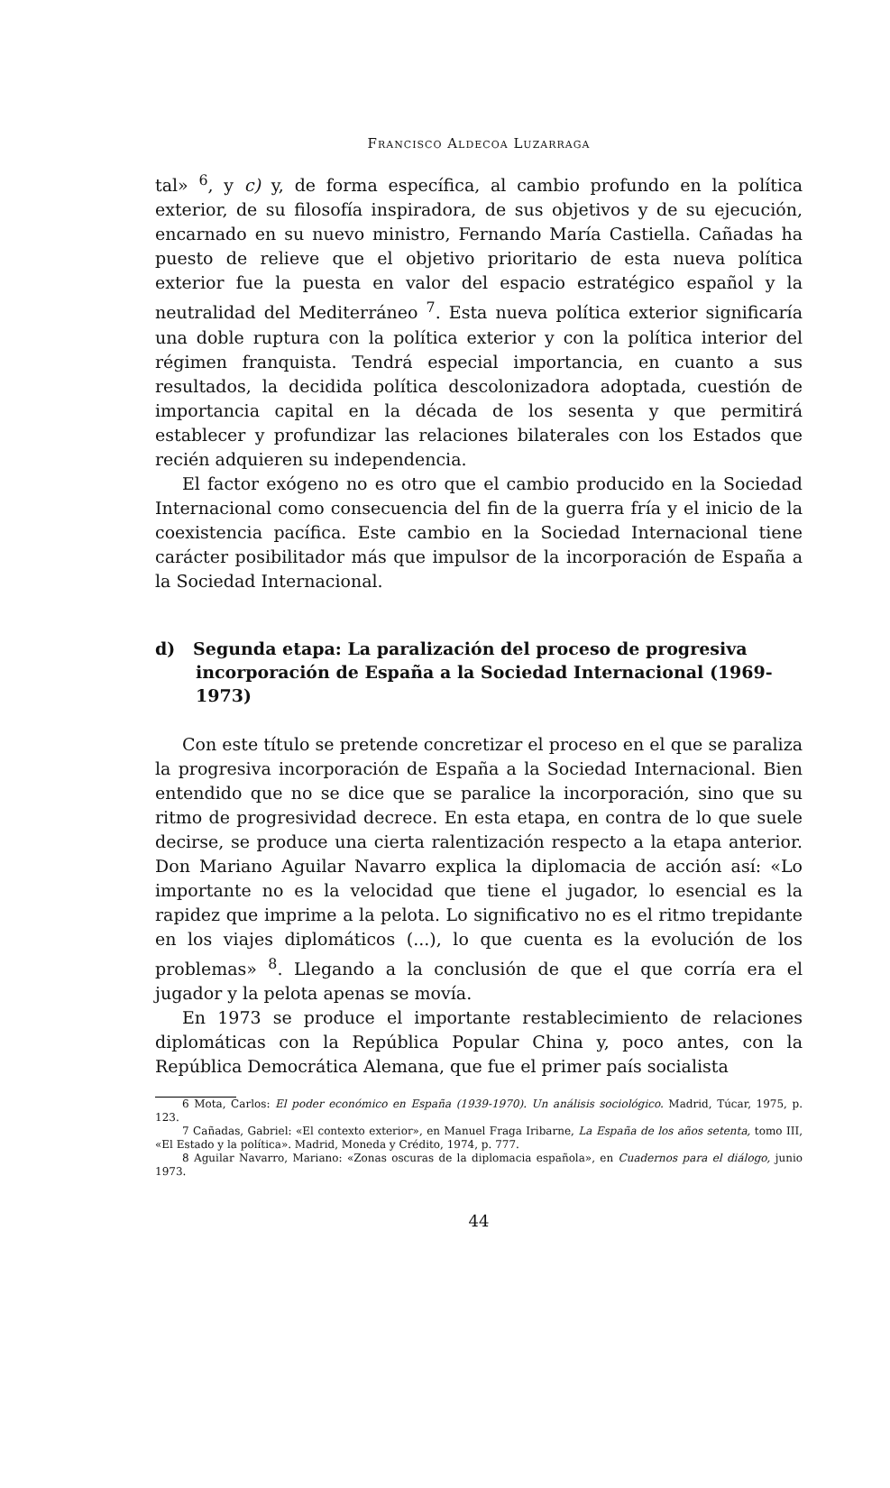Francisco Aldecoa Luzarraga
tal» <sup>6</sup>, y c) y, de forma específica, al cambio profundo en la política exterior, de su filosofía inspiradora, de sus objetivos y de su ejecución, encarnado en su nuevo ministro, Fernando María Castiella. Cañadas ha puesto de relieve que el objetivo prioritario de esta nueva política exterior fue la puesta en valor del espacio estratégico español y la neutralidad del Mediterráneo <sup>7</sup>. Esta nueva política exterior significaría una doble ruptura con la política exterior y con la política interior del régimen franquista. Tendrá especial importancia, en cuanto a sus resultados, la decidida política descolonizadora adoptada, cuestión de importancia capital en la década de los sesenta y que permitirá establecer y profundizar las relaciones bilaterales con los Estados que recién adquieren su independencia.
El factor exógeno no es otro que el cambio producido en la Sociedad Internacional como consecuencia del fin de la guerra fría y el inicio de la coexistencia pacífica. Este cambio en la Sociedad Internacional tiene carácter posibilitador más que impulsor de la incorporación de España a la Sociedad Internacional.
d) Segunda etapa: La paralización del proceso de progresiva incorporación de España a la Sociedad Internacional (1969-1973)
Con este título se pretende concretizar el proceso en el que se paraliza la progresiva incorporación de España a la Sociedad Internacional. Bien entendido que no se dice que se paralice la incorporación, sino que su ritmo de progresividad decrece. En esta etapa, en contra de lo que suele decirse, se produce una cierta ralentización respecto a la etapa anterior. Don Mariano Aguilar Navarro explica la diplomacia de acción así: «Lo importante no es la velocidad que tiene el jugador, lo esencial es la rapidez que imprime a la pelota. Lo significativo no es el ritmo trepidante en los viajes diplomáticos (...), lo que cuenta es la evolución de los problemas» <sup>8</sup>. Llegando a la conclusión de que el que corría era el jugador y la pelota apenas se movía.
En 1973 se produce el importante restablecimiento de relaciones diplomáticas con la República Popular China y, poco antes, con la República Democrática Alemana, que fue el primer país socialista
6 Mota, Carlos: El poder económico en España (1939-1970). Un análisis sociológico. Madrid, Túcar, 1975, p. 123.
7 Cañadas, Gabriel: «El contexto exterior», en Manuel Fraga Iribarne, La España de los años setenta, tomo III, «El Estado y la política». Madrid, Moneda y Crédito, 1974, p. 777.
8 Aguilar Navarro, Mariano: «Zonas oscuras de la diplomacia española», en Cuadernos para el diálogo, junio 1973.
44